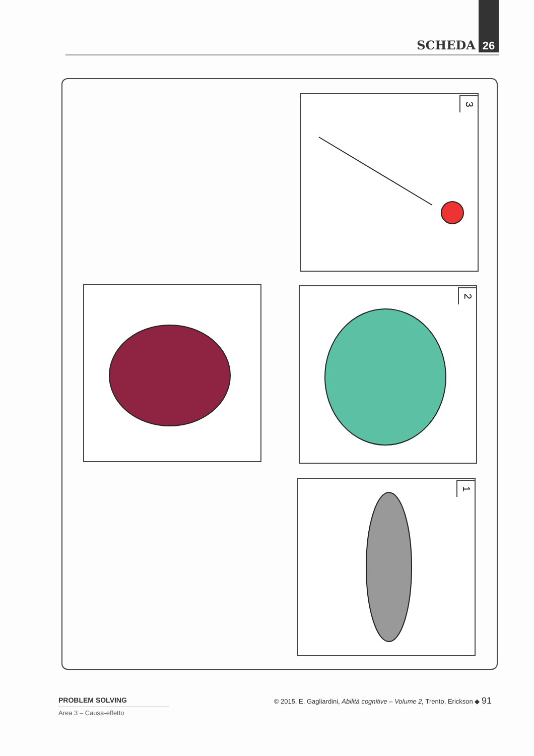SCHEDA 26
3
2
1
PROBLEM SOLVING
Area 3 – Causa-effetto
© 2015, E. Gagliardini, Abilità cognitive – Volume 2, Trento, Erickson ◆ 91